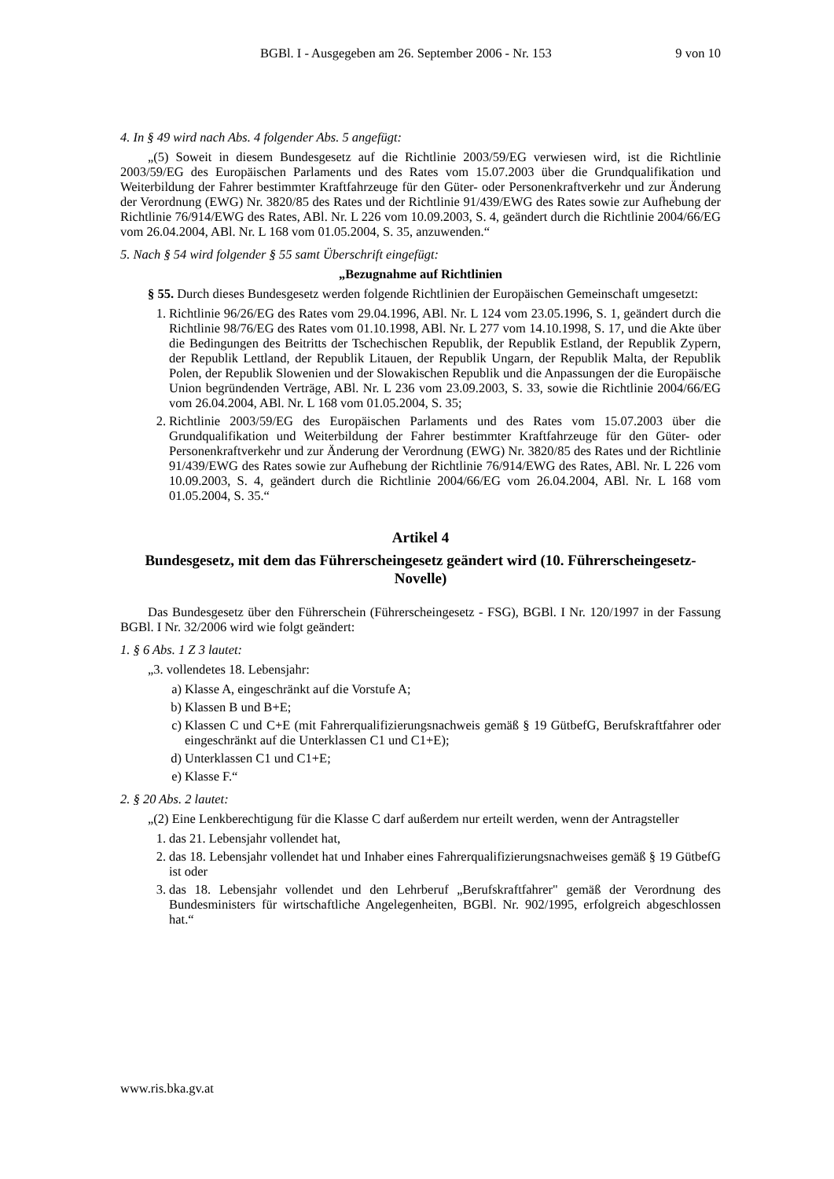BGBl. I - Ausgegeben am 26. September 2006 - Nr. 153 9 von 10
4. In § 49 wird nach Abs. 4 folgender Abs. 5 angefügt:
„(5) Soweit in diesem Bundesgesetz auf die Richtlinie 2003/59/EG verwiesen wird, ist die Richtlinie 2003/59/EG des Europäischen Parlaments und des Rates vom 15.07.2003 über die Grundqualifikation und Weiterbildung der Fahrer bestimmter Kraftfahrzeuge für den Güter- oder Personenkraftverkehr und zur Änderung der Verordnung (EWG) Nr. 3820/85 des Rates und der Richtlinie 91/439/EWG des Rates sowie zur Aufhebung der Richtlinie 76/914/EWG des Rates, ABl. Nr. L 226 vom 10.09.2003, S. 4, geändert durch die Richtlinie 2004/66/EG vom 26.04.2004, ABl. Nr. L 168 vom 01.05.2004, S. 35, anzuwenden.“
5. Nach § 54 wird folgender § 55 samt Überschrift eingefügt:
„Bezugnahme auf Richtlinien
§ 55. Durch dieses Bundesgesetz werden folgende Richtlinien der Europäischen Gemeinschaft umgesetzt:
1. Richtlinie 96/26/EG des Rates vom 29.04.1996, ABl. Nr. L 124 vom 23.05.1996, S. 1, geändert durch die Richtlinie 98/76/EG des Rates vom 01.10.1998, ABl. Nr. L 277 vom 14.10.1998, S. 17, und die Akte über die Bedingungen des Beitritts der Tschechischen Republik, der Republik Estland, der Republik Zypern, der Republik Lettland, der Republik Litauen, der Republik Ungarn, der Republik Malta, der Republik Polen, der Republik Slowenien und der Slowakischen Republik und die Anpassungen der die Europäische Union begründenden Verträge, ABl. Nr. L 236 vom 23.09.2003, S. 33, sowie die Richtlinie 2004/66/EG vom 26.04.2004, ABl. Nr. L 168 vom 01.05.2004, S. 35;
2. Richtlinie 2003/59/EG des Europäischen Parlaments und des Rates vom 15.07.2003 über die Grundqualifikation und Weiterbildung der Fahrer bestimmter Kraftfahrzeuge für den Güter- oder Personenkraftverkehr und zur Änderung der Verordnung (EWG) Nr. 3820/85 des Rates und der Richtlinie 91/439/EWG des Rates sowie zur Aufhebung der Richtlinie 76/914/EWG des Rates, ABl. Nr. L 226 vom 10.09.2003, S. 4, geändert durch die Richtlinie 2004/66/EG vom 26.04.2004, ABl. Nr. L 168 vom 01.05.2004, S. 35.“
Artikel 4
Bundesgesetz, mit dem das Führerscheingesetz geändert wird (10. Führerscheingesetz-Novelle)
Das Bundesgesetz über den Führerschein (Führerscheingesetz - FSG), BGBl. I Nr. 120/1997 in der Fassung BGBl. I Nr. 32/2006 wird wie folgt geändert:
1. § 6 Abs. 1 Z 3 lautet:
„3. vollendetes 18. Lebensjahr:
a) Klasse A, eingeschränkt auf die Vorstufe A;
b) Klassen B und B+E;
c) Klassen C und C+E (mit Fahrerqualifizierungsnachweis gemäß § 19 GütbefG, Berufskraftfahrer oder eingeschränkt auf die Unterklassen C1 und C1+E);
d) Unterklassen C1 und C1+E;
e) Klasse F.“
2. § 20 Abs. 2 lautet:
„(2) Eine Lenkberechtigung für die Klasse C darf außerdem nur erteilt werden, wenn der Antragsteller
1. das 21. Lebensjahr vollendet hat,
2. das 18. Lebensjahr vollendet hat und Inhaber eines Fahrerqualifizierungsnachweises gemäß § 19 GütbefG ist oder
3. das 18. Lebensjahr vollendet und den Lehrberuf „Berufskraftfahrer" gemäß der Verordnung des Bundesministers für wirtschaftliche Angelegenheiten, BGBl. Nr. 902/1995, erfolgreich abgeschlossen hat.“
www.ris.bka.gv.at